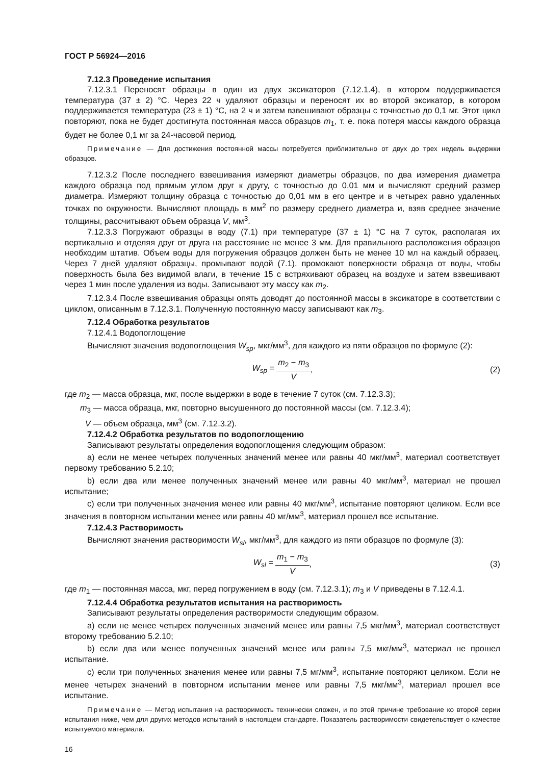ГОСТ Р 56924—2016
7.12.3 Проведение испытания
7.12.3.1 Переносят образцы в один из двух эксикаторов (7.12.1.4), в котором поддерживается температура (37 ± 2) °С. Через 22 ч удаляют образцы и переносят их во второй эксикатор, в котором поддерживается температура (23 ± 1) °С, на 2 ч и затем взвешивают образцы с точностью до 0,1 мг. Этот цикл повторяют, пока не будет достигнута постоянная масса образцов m<sub>1</sub>, т. е. пока потеря массы каждого образца будет не более 0,1 мг за 24-часовой период.
Примечание — Для достижения постоянной массы потребуется приблизительно от двух до трех недель выдержки образцов.
7.12.3.2 После последнего взвешивания измеряют диаметры образцов, по два измерения диаметра каждого образца под прямым углом друг к другу, с точностью до 0,01 мм и вычисляют средний размер диаметра. Измеряют толщину образца с точностью до 0,01 мм в его центре и в четырех равно удаленных точках по окружности. Вычисляют площадь в мм<sup>2</sup> по размеру среднего диаметра и, взяв среднее значение толщины, рассчитывают объем образца V, мм<sup>3</sup>.
7.12.3.3 Погружают образцы в воду (7.1) при температуре (37 ± 1) °С на 7 суток, располагая их вертикально и отделяя друг от друга на расстояние не менее 3 мм. Для правильного расположения образцов необходим штатив. Объем воды для погружения образцов должен быть не менее 10 мл на каждый образец. Через 7 дней удаляют образцы, промывают водой (7.1), промокают поверхности образца от воды, чтобы поверхность была без видимой влаги, в течение 15 с встряхивают образец на воздухе и затем взвешивают через 1 мин после удаления из воды. Записывают эту массу как m<sub>2</sub>.
7.12.3.4 После взвешивания образцы опять доводят до постоянной массы в эксикаторе в соответствии с циклом, описанным в 7.12.3.1. Полученную постоянную массу записывают как m<sub>3</sub>.
7.12.4 Обработка результатов
7.12.4.1 Водопоглощение
Вычисляют значения водопоглощения W<sub>sp</sub>, мкг/мм<sup>3</sup>, для каждого из пяти образцов по формуле (2):
W<sub>sp</sub> = m<sub>2</sub> − m<sub>3</sub> V, (2)
где m<sub>2</sub> — масса образца, мкг, после выдержки в воде в течение 7 суток (см. 7.12.3.3);
m<sub>3</sub> — масса образца, мкг, повторно высушенного до постоянной массы (см. 7.12.3.4);
V — объем образца, мм<sup>3</sup> (см. 7.12.3.2).
7.12.4.2 Обработка результатов по водопоглощению
Записывают результаты определения водопоглощения следующим образом:
a) если не менее четырех полученных значений менее или равны 40 мкг/мм<sup>3</sup>, материал соответствует первому требованию 5.2.10;
b) если два или менее полученных значений менее или равны 40 мкг/мм<sup>3</sup>, материал не прошел испытание;
c) если три полученных значения менее или равны 40 мкг/мм<sup>3</sup>, испытание повторяют целиком. Если все значения в повторном испытании менее или равны 40 мг/мм<sup>3</sup>, материал прошел все испытание.
7.12.4.3 Растворимость
Вычисляют значения растворимости W<sub>sl</sub>, мкг/мм<sup>3</sup>, для каждого из пяти образцов по формуле (3):
W<sub>sl</sub> = m<sub>1</sub> − m<sub>3</sub> V, (3)
где m<sub>1</sub> — постоянная масса, мкг, перед погружением в воду (см. 7.12.3.1); m<sub>3</sub> и V приведены в 7.12.4.1.
7.12.4.4 Обработка результатов испытания на растворимость
Записывают результаты определения растворимости следующим образом.
a) если не менее четырех полученных значений менее или равны 7,5 мкг/мм<sup>3</sup>, материал соответствует второму требованию 5.2.10;
b) если два или менее полученных значений менее или равны 7,5 мкг/мм<sup>3</sup>, материал не прошел испытание.
c) если три полученных значения менее или равны 7,5 мг/мм<sup>3</sup>, испытание повторяют целиком. Если не менее четырех значений в повторном испытании менее или равны 7,5 мкг/мм<sup>3</sup>, материал прошел все испытание.
Примечание — Метод испытания на растворимость технически сложен, и по этой причине требование ко второй серии испытания ниже, чем для других методов испытаний в настоящем стандарте. Показатель растворимости свидетельствует о качестве испытуемого материала.
16